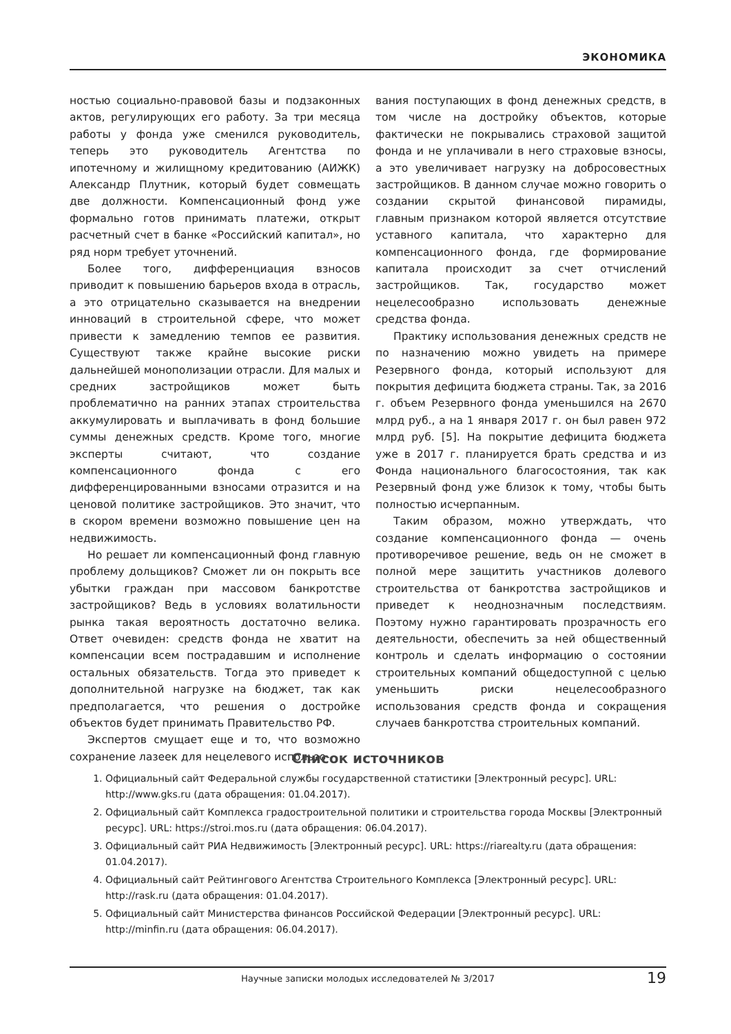ЭКОНОМИКА
ностью социально-правовой базы и подзаконных актов, регулирующих его работу. За три месяца работы у фонда уже сменился руководитель, теперь это руководитель Агентства по ипотечному и жилищному кредитованию (АИЖК) Александр Плутник, который будет совмещать две должности. Компенсационный фонд уже формально готов принимать платежи, открыт расчетный счет в банке «Российский капитал», но ряд норм требует уточнений.
Более того, дифференциация взносов приводит к повышению барьеров входа в отрасль, а это отрицательно сказывается на внедрении инноваций в строительной сфере, что может привести к замедлению темпов ее развития. Существуют также крайне высокие риски дальнейшей монополизации отрасли. Для малых и средних застройщиков может быть проблематично на ранних этапах строительства аккумулировать и выплачивать в фонд большие суммы денежных средств. Кроме того, многие эксперты считают, что создание компенсационного фонда с его дифференцированными взносами отразится и на ценовой политике застройщиков. Это значит, что в скором времени возможно повышение цен на недвижимость.
Но решает ли компенсационный фонд главную проблему дольщиков? Сможет ли он покрыть все убытки граждан при массовом банкротстве застройщиков? Ведь в условиях волатильности рынка такая вероятность достаточно велика. Ответ очевиден: средств фонда не хватит на компенсации всем пострадавшим и исполнение остальных обязательств. Тогда это приведет к дополнительной нагрузке на бюджет, так как предполагается, что решения о достройке объектов будет принимать Правительство РФ.
Экспертов смущает еще и то, что возможно сохранение лазеек для нецелевого использо-
вания поступающих в фонд денежных средств, в том числе на достройку объектов, которые фактически не покрывались страховой защитой фонда и не уплачивали в него страховые взносы, а это увеличивает нагрузку на добросовестных застройщиков. В данном случае можно говорить о создании скрытой финансовой пирамиды, главным признаком которой является отсутствие уставного капитала, что характерно для компенсационного фонда, где формирование капитала происходит за счет отчислений застройщиков. Так, государство может нецелесообразно использовать денежные средства фонда.
Практику использования денежных средств не по назначению можно увидеть на примере Резервного фонда, который используют для покрытия дефицита бюджета страны. Так, за 2016 г. объем Резервного фонда уменьшился на 2670 млрд руб., а на 1 января 2017 г. он был равен 972 млрд руб. [5]. На покрытие дефицита бюджета уже в 2017 г. планируется брать средства и из Фонда национального благосостояния, так как Резервный фонд уже близок к тому, чтобы быть полностью исчерпанным.
Таким образом, можно утверждать, что создание компенсационного фонда — очень противоречивое решение, ведь он не сможет в полной мере защитить участников долевого строительства от банкротства застройщиков и приведет к неоднозначным последствиям. Поэтому нужно гарантировать прозрачность его деятельности, обеспечить за ней общественный контроль и сделать информацию о состоянии строительных компаний общедоступной с целью уменьшить риски нецелесообразного использования средств фонда и сокращения случаев банкротства строительных компаний.
Список источников
1. Официальный сайт Федеральной службы государственной статистики [Электронный ресурс]. URL: http://www.gks.ru (дата обращения: 01.04.2017).
2. Официальный сайт Комплекса градостроительной политики и строительства города Москвы [Электронный ресурс]. URL: https://stroi.mos.ru (дата обращения: 06.04.2017).
3. Официальный сайт РИА Недвижимость [Электронный ресурс]. URL: https://riarealty.ru (дата обращения: 01.04.2017).
4. Официальный сайт Рейтингового Агентства Строительного Комплекса [Электронный ресурс]. URL: http://rask.ru (дата обращения: 01.04.2017).
5. Официальный сайт Министерства финансов Российской Федерации [Электронный ресурс]. URL: http://minfin.ru (дата обращения: 06.04.2017).
Научные записки молодых исследователей № 3/2017 19